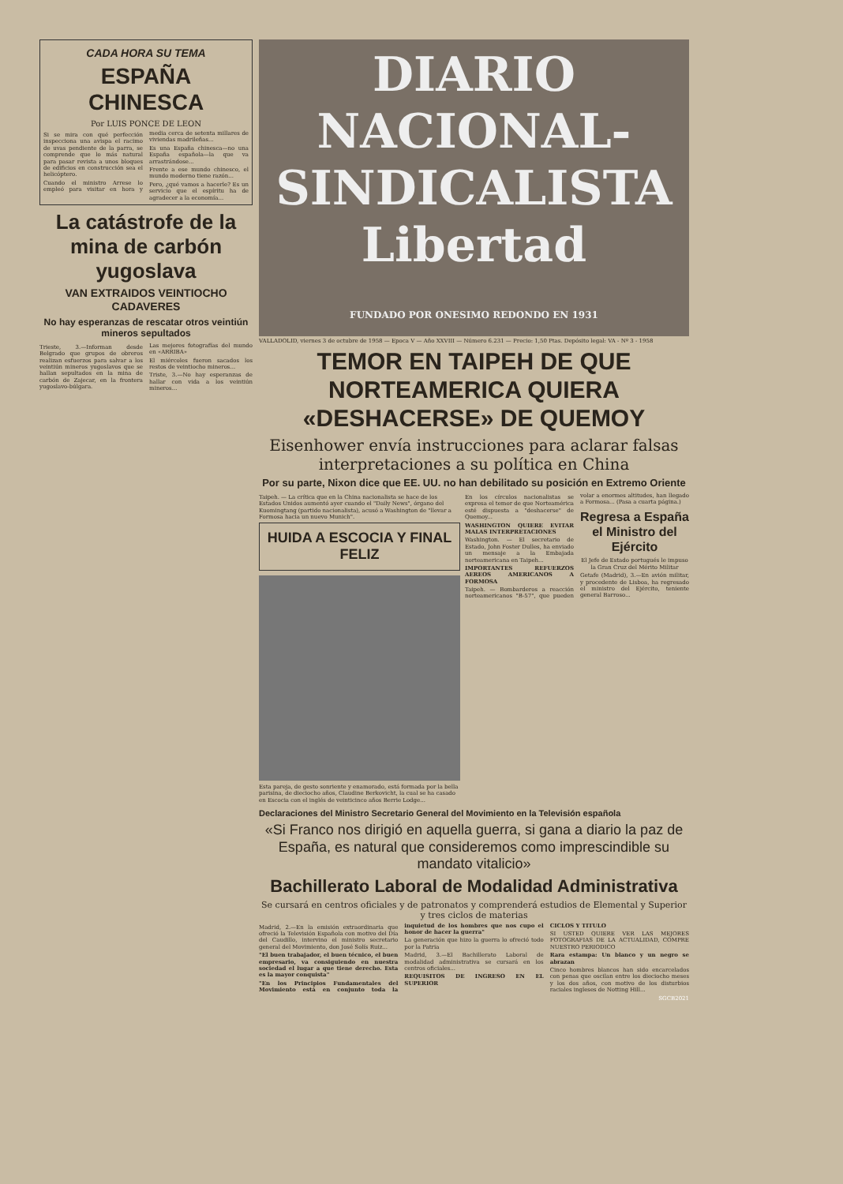CADA HORA SU TEMA
ESPAÑA CHINESCA
Por LUIS PONCE DE LEON
Si se mira con qué perfección inspecciona una avispa el racimo de uvas pendiente de la parra, se comprende que lo más natural para pasar revista a unos bloques de edificios en construcción sea el helicóptero.
Cuando el ministro Arrese lo empleó para visitar en hora y media cerca de setenta millares de viviendas madrileñas...
Es una España chinesca—no una España española—la que va arrastrándose...
Frente a ese mundo chinesco, el mundo moderno tiene razón...
Pero, ¿qué vamos a hacerle? Es un servicio que el espíritu ha de agradecer a la economía...
La catástrofe de la mina de carbón yugoslava
VAN EXTRAIDOS VEINTIOCHO CADAVERES
No hay esperanzas de rescatar otros veintiún mineros sepultados
Trieste, 3.—Informan desde Belgrado que grupos de obreros realizan esfuerzos para salvar a los veintiún mineros yugoslavos que se hallan sepultados en la mina de carbón de Zajecar, en la frontera yugoslavo-búlgara.
Las mejores fotografías del mundo en «ARRIBA»
El miércoles fueron sacados los restos de veintiocho mineros...
Triste, 3.—No hay esperanzas de hallar con vida a los veintiún mineros...
DIARIO NACIONAL-SINDICALISTA
Libertad
FUNDADO POR ONESIMO REDONDO EN 1931
VALLADOLID, viernes 3 de octubre de 1958 — Epoca V — Año XXVIII — Número 6.231 — Precio: 1,50 Ptas. Depósito legal: VA - Nº 3 - 1958
TEMOR EN TAIPEH DE QUE NORTEAMERICA QUIERA «DESHACERSE» DE QUEMOY
Eisenhower envía instrucciones para aclarar falsas interpretaciones a su política en China
Por su parte, Nixon dice que EE. UU. no han debilitado su posición en Extremo Oriente
Taipeh. — La crítica que en la China nacionalista se hace de los Estados Unidos aumentó ayer cuando el "Daily News", órgano del Kuomingtang (partido nacionalista), acusó a Washington de "llevar a Formosa hacia un nuevo Munich".
HUIDA A ESCOCIA Y FINAL FELIZ
Esta pareja, de gesto sonriente y enamorado, está formada por la bella parisina, de dieciocho años, Claudine Berkovicht, la cual se ha casado en Escocia con el inglés de veinticinco años Berrie Lodge...
En los círculos nacionalistas se expresa el temor de que Norteamérica esté dispuesta a "deshacerse" de Quemoy...
WASHINGTON QUIERE EVITAR MALAS INTERPRETACIONES
Washington. — El secretario de Estado, John Foster Dulles, ha enviado un mensaje a la Embajada norteamericana en Taipeh...
IMPORTANTES REFUERZOS AEREOS AMERICANOS A FORMOSA
Taipeh. — Bombarderos a reacción norteamericanos "B-57", que pueden volar a enormes altitudes, han llegado a Formosa... (Pasa a cuarta página.)
Regresa a España el Ministro del Ejército
El Jefe de Estado portugués le impuso la Gran Cruz del Mérito Militar
Getafe (Madrid), 3.—En avión militar, y procedente de Lisboa, ha regresado el ministro del Ejército, teniente general Barroso...
Declaraciones del Ministro Secretario General del Movimiento en la Televisión española
«Si Franco nos dirigió en aquella guerra, si gana a diario la paz de España, es natural que consideremos como imprescindible su mandato vitalicio»
Bachillerato Laboral de Modalidad Administrativa
Se cursará en centros oficiales y de patronatos y comprenderá estudios de Elemental y Superior y tres ciclos de materias
Madrid, 2.—En la emisión extraordinaria que ofreció la Televisión Española con motivo del Día del Caudillo, intervino el ministro secretario general del Movimiento, don José Solís Ruiz...
"El buen trabajador, el buen técnico, el buen empresario, va consiguiendo en nuestra sociedad el lugar a que tiene derecho. Esta es la mayor conquista"
"En los Principios Fundamentales del Movimiento está en conjunto toda la inquietud de los hombres que nos cupo el honor de hacer la guerra"
La generación que hizo la guerra lo ofreció todo por la Patria
Madrid, 3.—El Bachillerato Laboral de modalidad administrativa se cursará en los centros oficiales...
REQUISITOS DE INGRESO EN EL SUPERIOR
CICLOS Y TITULO
SI USTED QUIERE VER LAS MEJORES FOTOGRAFIAS DE LA ACTUALIDAD, COMPRE NUESTRO PERIODICO
Rara estampa: Un blanco y un negro se abrazan
Cinco hombres blancos han sido encarcelados con penas que oscilan entre los dieciocho meses y los dos años, con motivo de los disturbios raciales ingleses de Notting Hill...
SGCB2021